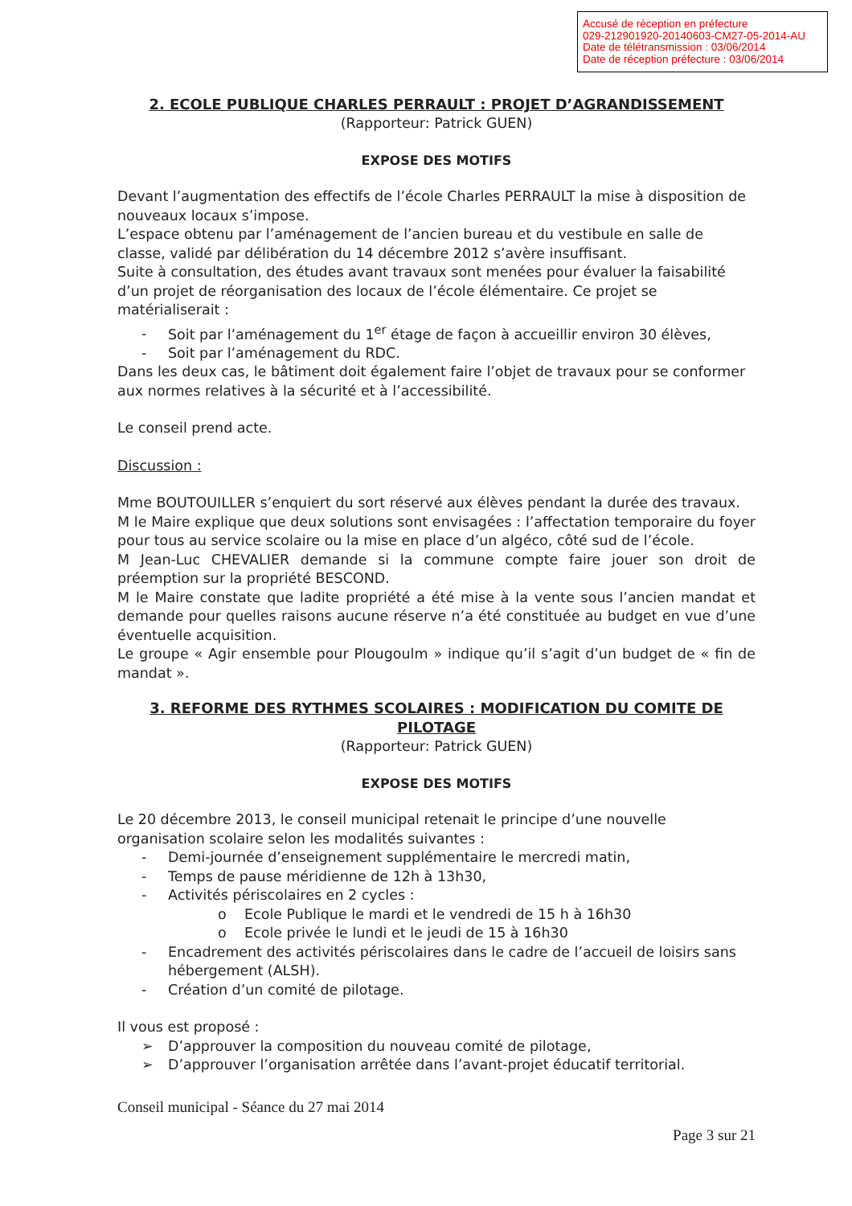Accusé de réception en préfecture
029-212901920-20140603-CM27-05-2014-AU
Date de télétransmission : 03/06/2014
Date de réception préfecture : 03/06/2014
2. ECOLE PUBLIQUE CHARLES PERRAULT : PROJET D’AGRANDISSEMENT
(Rapporteur: Patrick GUEN)
EXPOSE DES MOTIFS
Devant l’augmentation des effectifs de l’école Charles PERRAULT la mise à disposition de nouveaux locaux s’impose.
L’espace obtenu par l’aménagement de l’ancien bureau et du vestibule en salle de classe, validé par délibération du 14 décembre 2012 s’avère insuffisant.
Suite à consultation, des études avant travaux sont menées pour évaluer la faisabilité d’un projet de réorganisation des locaux de l’école élémentaire. Ce projet se matérialiserait :
- Soit par l’aménagement du 1<sup>er</sup> étage de façon à accueillir environ 30 élèves,
- Soit par l’aménagement du RDC.
Dans les deux cas, le bâtiment doit également faire l’objet de travaux pour se conformer aux normes relatives à la sécurité et à l’accessibilité.
Le conseil prend acte.
Discussion :
Mme BOUTOUILLER s’enquiert du sort réservé aux élèves pendant la durée des travaux.
M le Maire explique que deux solutions sont envisagées : l’affectation temporaire du foyer pour tous au service scolaire ou la mise en place d’un algéco, côté sud de l’école.
M Jean-Luc CHEVALIER demande si la commune compte faire jouer son droit de préemption sur la propriété BESCOND.
M le Maire constate que ladite propriété a été mise à la vente sous l’ancien mandat et demande pour quelles raisons aucune réserve n’a été constituée au budget en vue d’une éventuelle acquisition.
Le groupe « Agir ensemble pour Plougoulm » indique qu’il s’agit d’un budget de « fin de mandat ».
3. REFORME DES RYTHMES SCOLAIRES : MODIFICATION DU COMITE DE PILOTAGE
(Rapporteur: Patrick GUEN)
EXPOSE DES MOTIFS
Le 20 décembre 2013, le conseil municipal retenait le principe d’une nouvelle organisation scolaire selon les modalités suivantes :
- Demi-journée d’enseignement supplémentaire le mercredi matin,
- Temps de pause méridienne de 12h à 13h30,
- Activités périscolaires en 2 cycles :
o Ecole Publique le mardi et le vendredi de 15 h à 16h30
o Ecole privée le lundi et le jeudi de 15 à 16h30
- Encadrement des activités périscolaires dans le cadre de l’accueil de loisirs sans
hébergement (ALSH).
- Création d’un comité de pilotage.
Il vous est proposé :
➢ D’approuver la composition du nouveau comité de pilotage,
➢ D’approuver l’organisation arrêtée dans l’avant-projet éducatif territorial.
Conseil municipal - Séance du 27 mai 2014
Page 3 sur 21